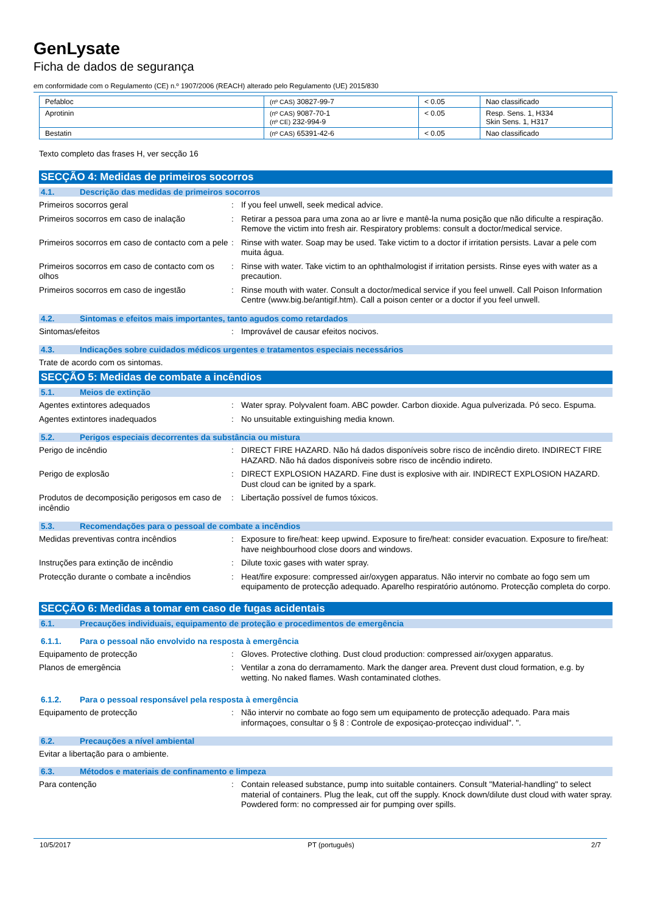GenLysate
Ficha de dados de segurança
em conformidade com o Regulamento (CE) n.º 1907/2006 (REACH) alterado pelo Regulamento (UE) 2015/830
| Pefabloc | (nº CAS) 30827-99-7 | < 0.05 | Nao classificado |
| Aprotinin | (nº CAS) 9087-70-1 (nº CE) 232-994-9 | < 0.05 | Resp. Sens. 1, H334 Skin Sens. 1, H317 |
| Bestatin | (nº CAS) 65391-42-6 | < 0.05 | Nao classificado |
Texto completo das frases H, ver secção 16
SECÇÃO 4: Medidas de primeiros socorros
4.1. Descrição das medidas de primeiros socorros
Primeiros socorros geral : If you feel unwell, seek medical advice.
Primeiros socorros em caso de inalação : Retirar a pessoa para uma zona ao ar livre e mantê-la numa posição que não dificulte a respiração. Remove the victim into fresh air. Respiratory problems: consult a doctor/medical service.
Primeiros socorros em caso de contacto com a pele
: Rinse with water. Soap may be used. Take victim to a doctor if irritation persists. Lavar a pele com muita água.
Primeiros socorros em caso de contacto com os olhos
: Rinse with water. Take victim to an ophthalmologist if irritation persists. Rinse eyes with water as a precaution.
Primeiros socorros em caso de ingestão : Rinse mouth with water. Consult a doctor/medical service if you feel unwell. Call Poison Information Centre (www.big.be/antigif.htm). Call a poison center or a doctor if you feel unwell.
4.2. Sintomas e efeitos mais importantes, tanto agudos como retardados
Sintomas/efeitos : Improvável de causar efeitos nocivos.
4.3. Indicações sobre cuidados médicos urgentes e tratamentos especiais necessários
Trate de acordo com os sintomas.
SECÇÃO 5: Medidas de combate a incêndios
5.1. Meios de extinção
Agentes extintores adequados : Water spray. Polyvalent foam. ABC powder. Carbon dioxide. Agua pulverizada. Pó seco. Espuma.
Agentes extintores inadequados : No unsuitable extinguishing media known.
5.2. Perigos especiais decorrentes da substância ou mistura
Perigo de incêndio : DIRECT FIRE HAZARD. Não há dados disponíveis sobre risco de incêndio direto. INDIRECT FIRE HAZARD. Não há dados disponíveis sobre risco de incêndio indireto.
Perigo de explosão : DIRECT EXPLOSION HAZARD. Fine dust is explosive with air. INDIRECT EXPLOSION HAZARD. Dust cloud can be ignited by a spark.
Produtos de decomposição perigosos em caso de incêndio
: Libertação possível de fumos tóxicos.
5.3. Recomendações para o pessoal de combate a incêndios
Medidas preventivas contra incêndios : Exposure to fire/heat: keep upwind. Exposure to fire/heat: consider evacuation. Exposure to fire/heat: have neighbourhood close doors and windows.
Instruções para extinção de incêndio : Dilute toxic gases with water spray.
Protecção durante o combate a incêndios : Heat/fire exposure: compressed air/oxygen apparatus. Não intervir no combate ao fogo sem um equipamento de protecção adequado. Aparelho respiratório autónomo. Protecção completa do corpo.
SECÇÃO 6: Medidas a tomar em caso de fugas acidentais
6.1. Precauções individuais, equipamento de proteção e procedimentos de emergência
6.1.1. Para o pessoal não envolvido na resposta à emergência
Equipamento de protecção : Gloves. Protective clothing. Dust cloud production: compressed air/oxygen apparatus.
Planos de emergência : Ventilar a zona do derramamento. Mark the danger area. Prevent dust cloud formation, e.g. by wetting. No naked flames. Wash contaminated clothes.
6.1.2. Para o pessoal responsável pela resposta à emergência
Equipamento de protecção : Não intervir no combate ao fogo sem um equipamento de protecção adequado. Para mais informaçoes, consultar o § 8 : Controle de exposiçao-protecçao individual". ".
6.2. Precauções a nível ambiental
Evitar a libertação para o ambiente.
6.3. Métodos e materiais de confinamento e limpeza
Para contenção : Contain released substance, pump into suitable containers. Consult "Material-handling" to select material of containers. Plug the leak, cut off the supply. Knock down/dilute dust cloud with water spray. Powdered form: no compressed air for pumping over spills.
10/5/2017 PT (português) 2/7